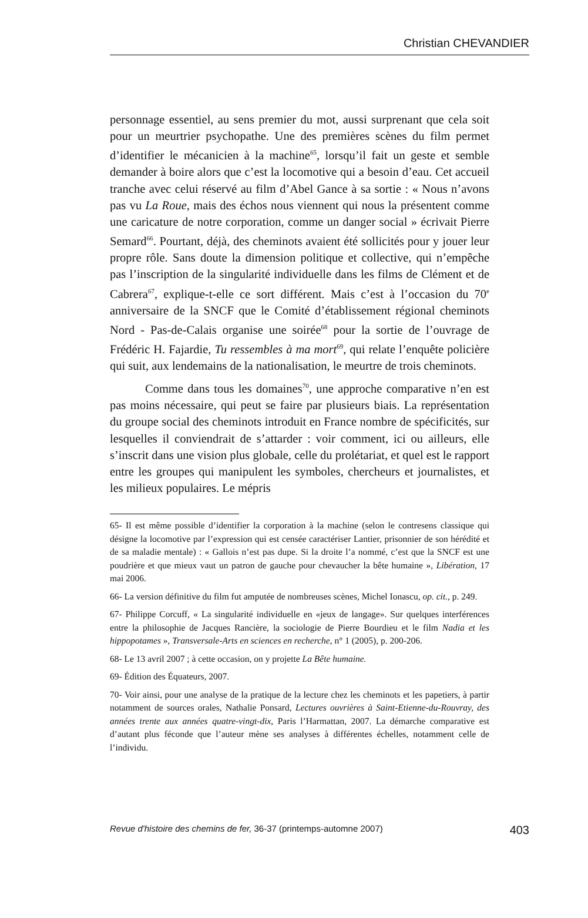Christian CHEVANDIER
personnage essentiel, au sens premier du mot, aussi surprenant que cela soit pour un meurtrier psychopathe. Une des premières scènes du film permet d’identifier le mécanicien à la machine<sup>65</sup>, lorsqu’il fait un geste et semble demander à boire alors que c’est la locomotive qui a besoin d’eau. Cet accueil tranche avec celui réservé au film d’Abel Gance à sa sortie : « Nous n’avons pas vu La Roue, mais des échos nous viennent qui nous la présentent comme une caricature de notre corporation, comme un danger social » écrivait Pierre Semard<sup>66</sup>. Pourtant, déjà, des cheminots avaient été sollicités pour y jouer leur propre rôle. Sans doute la dimension politique et collective, qui n’empêche pas l’inscription de la singularité individuelle dans les films de Clément et de Cabrera<sup>67</sup>, explique-t-elle ce sort différent. Mais c’est à l’occasion du 70<sup>e</sup> anniversaire de la SNCF que le Comité d’établissement régional cheminots Nord - Pas-de-Calais organise une soirée<sup>68</sup> pour la sortie de l’ouvrage de Frédéric H. Fajardie, Tu ressembles à ma mort<sup>69</sup>, qui relate l’enquête policière qui suit, aux lendemains de la nationalisation, le meurtre de trois cheminots.
Comme dans tous les domaines<sup>70</sup>, une approche comparative n’en est pas moins nécessaire, qui peut se faire par plusieurs biais. La représentation du groupe social des cheminots introduit en France nombre de spécificités, sur lesquelles il conviendrait de s’attarder : voir comment, ici ou ailleurs, elle s’inscrit dans une vision plus globale, celle du prolétariat, et quel est le rapport entre les groupes qui manipulent les symboles, chercheurs et journalistes, et les milieux populaires. Le mépris
65- Il est même possible d’identifier la corporation à la machine (selon le contresens classique qui désigne la locomotive par l’expression qui est censée caractériser Lantier, prisonnier de son hérédité et de sa maladie mentale) : « Gallois n’est pas dupe. Si la droite l’a nommé, c’est que la SNCF est une poudrière et que mieux vaut un patron de gauche pour chevaucher la bête humaine », Libération, 17 mai 2006.
66- La version définitive du film fut amputée de nombreuses scènes, Michel Ionascu, op. cit., p. 249.
67- Philippe Corcuff, « La singularité individuelle en «jeux de langage». Sur quelques interférences entre la philosophie de Jacques Rancière, la sociologie de Pierre Bourdieu et le film Nadia et les hippopotames », Transversale-Arts en sciences en recherche, n° 1 (2005), p. 200-206.
68- Le 13 avril 2007 ; à cette occasion, on y projette La Bête humaine.
69- Édition des Équateurs, 2007.
70- Voir ainsi, pour une analyse de la pratique de la lecture chez les cheminots et les papetiers, à partir notamment de sources orales, Nathalie Ponsard, Lectures ouvrières à Saint-Etienne-du-Rouvray, des années trente aux années quatre-vingt-dix, Paris l’Harmattan, 2007. La démarche comparative est d’autant plus féconde que l’auteur mène ses analyses à différentes échelles, notamment celle de l’individu.
Revue d'histoire des chemins de fer, 36-37 (printemps-automne 2007) 403